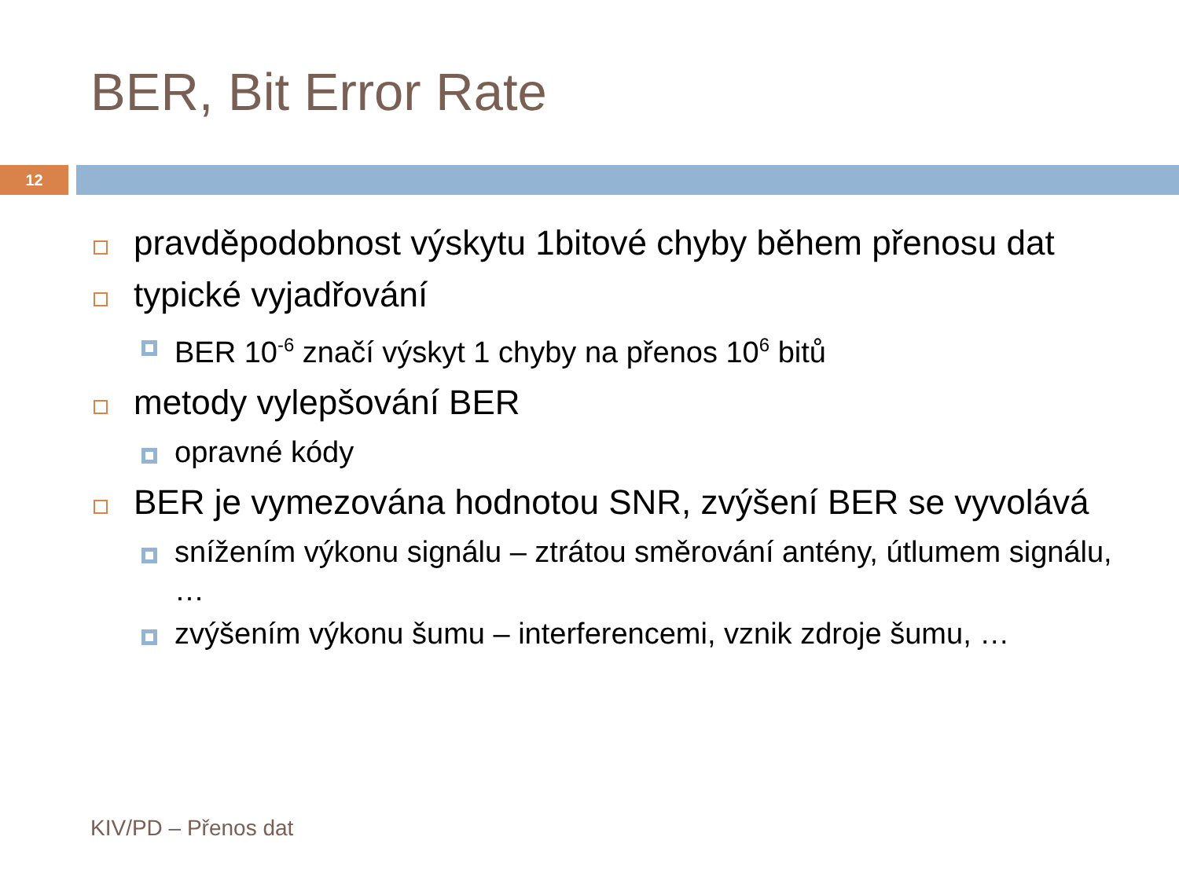BER, Bit Error Rate
12
pravděpodobnost výskytu 1bitové chyby během přenosu dat
typické vyjadřování
BER 10<sup>-6</sup> značí výskyt 1 chyby na přenos 10<sup>6</sup> bitů
metody vylepšování BER
opravné kódy
BER je vymezována hodnotou SNR, zvýšení BER se vyvolává
snížením výkonu signálu – ztrátou směrování antény, útlumem signálu, …
zvýšením výkonu šumu – interferencemi, vznik zdroje šumu, …
KIV/PD – Přenos dat